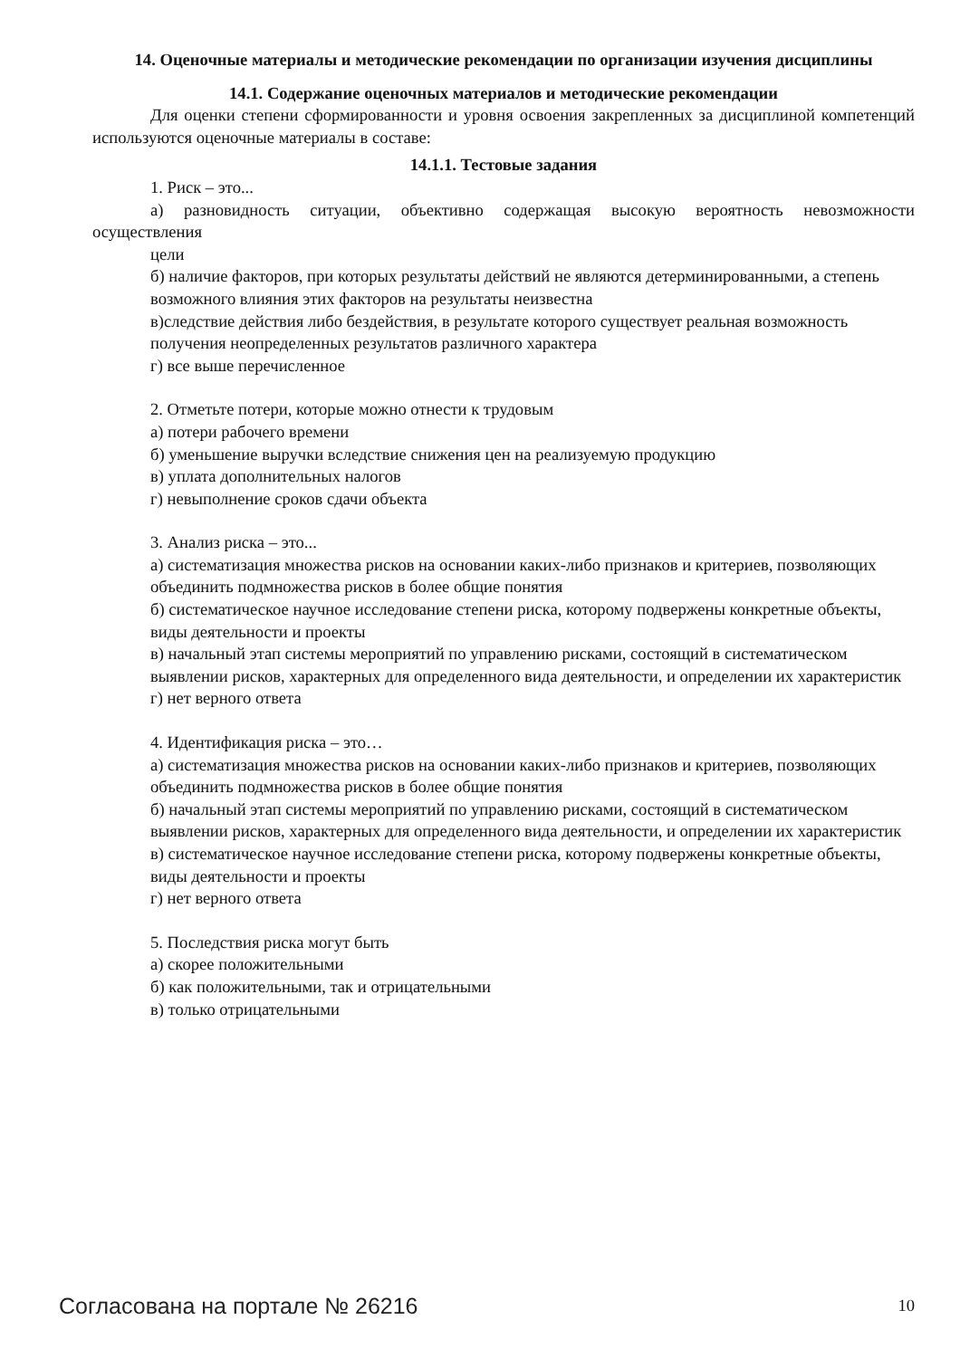14. Оценочные материалы и методические рекомендации по организации изучения дисциплины
14.1. Содержание оценочных материалов и методические рекомендации
Для оценки степени сформированности и уровня освоения закрепленных за дисциплиной компетенций используются оценочные материалы в составе:
14.1.1. Тестовые задания
1. Риск – это...
а) разновидность ситуации, объективно содержащая высокую вероятность невозможности осуществления
цели
б) наличие факторов, при которых результаты действий не являются детерминированными, а степень
возможного влияния этих факторов на результаты неизвестна
в)следствие действия либо бездействия, в результате которого существует реальная возможность
получения неопределенных результатов различного характера
г) все выше перечисленное
2. Отметьте потери, которые можно отнести к трудовым
а) потери рабочего времени
б) уменьшение выручки вследствие снижения цен на реализуемую продукцию
в) уплата дополнительных налогов
г) невыполнение сроков сдачи объекта
3. Анализ риска – это...
а) систематизация множества рисков на основании каких-либо признаков и критериев, позволяющих
объединить подмножества рисков в более общие понятия
б) систематическое научное исследование степени риска, которому подвержены конкретные объекты,
виды деятельности и проекты
в) начальный этап системы мероприятий по управлению рисками, состоящий в систематическом
выявлении рисков, характерных для определенного вида деятельности, и определении их характеристик
г) нет верного ответа
4. Идентификация риска – это…
а) систематизация множества рисков на основании каких-либо признаков и критериев, позволяющих
объединить подмножества рисков в более общие понятия
б) начальный этап системы мероприятий по управлению рисками, состоящий в систематическом
выявлении рисков, характерных для определенного вида деятельности, и определении их характеристик
в) систематическое научное исследование степени риска, которому подвержены конкретные объекты,
виды деятельности и проекты
г) нет верного ответа
5. Последствия риска могут быть
а) скорее положительными
б) как положительными, так и отрицательными
в) только отрицательными
Согласована на портале № 26216 10